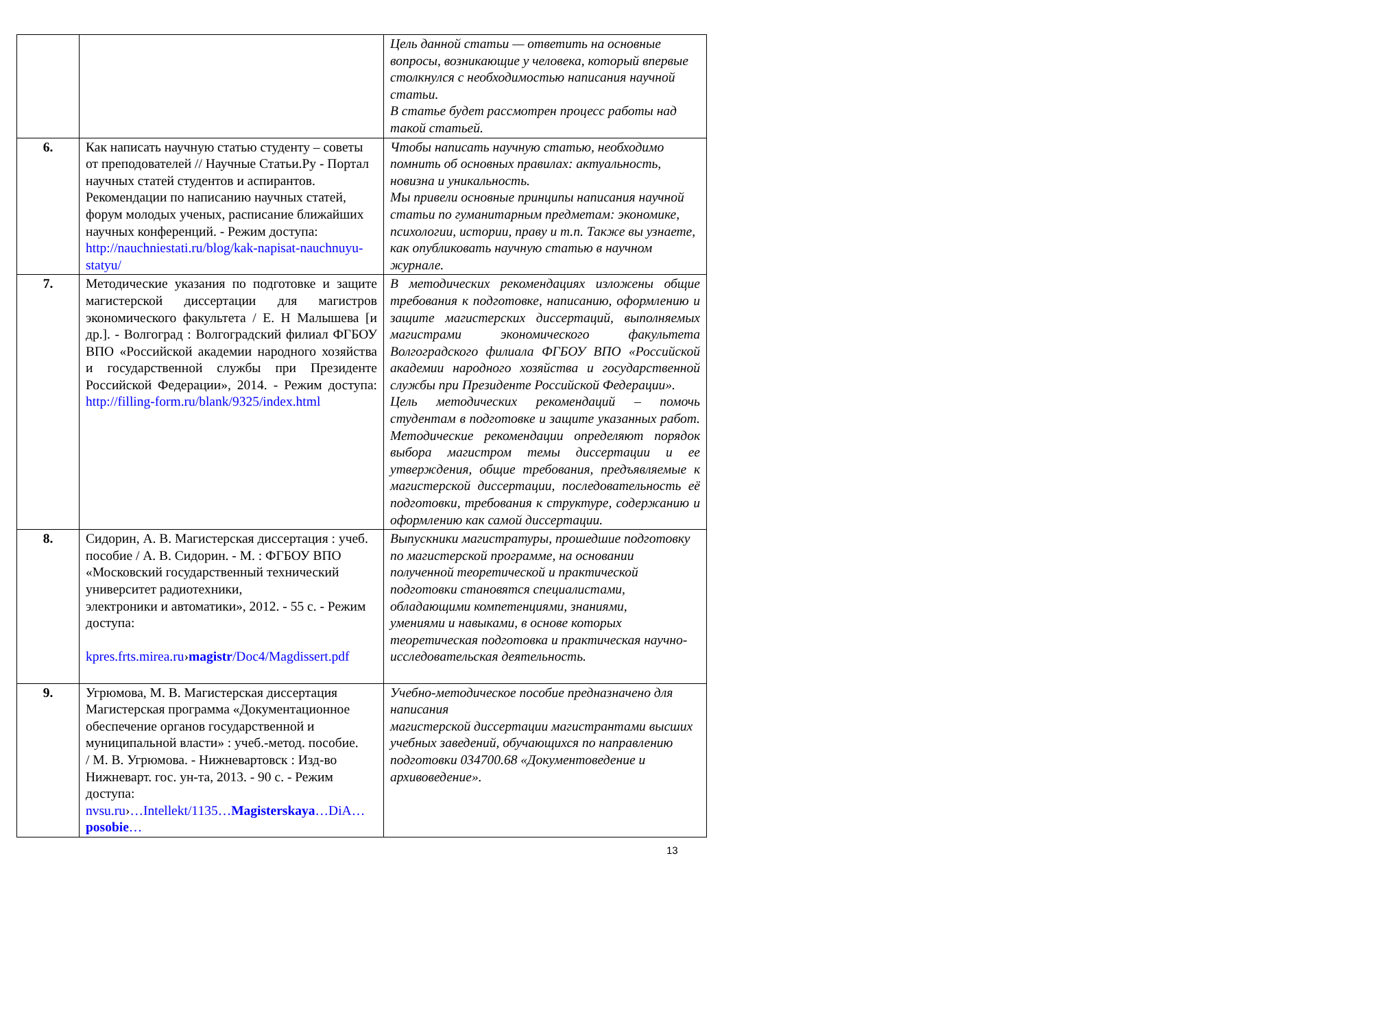| | | Цель данной статьи — ответить на основные вопросы, возникающие у человека, который впервые столкнулся с необходимостью написания научной статьи. В статье будет рассмотрен процесс работы над такой статьей. |
| 6. | Как написать научную статью студенту – советы от преподователей // Научные Статьи.Ру - Портал научных статей студентов и аспирантов. Рекомендации по написанию научных статей, форум молодых ученых, расписание ближайших научных конференций. - Режим доступа: http://nauchniestati.ru/blog/kak-napisat-nauchnuyu-statyu/ | Чтобы написать научную статью, необходимо помнить об основных правилах: актуальность, новизна и уникальность. Мы привели основные принципы написания научной статьи по гуманитарным предметам: экономике, психологии, истории, праву и т.п. Также вы узнаете, как опубликовать научную статью в научном журнале. |
| 7. | Методические указания по подготовке и защите магистерской диссертации для магистров экономического факультета / Е. Н Малышева [и др.]. - Волгоград : Волгоградский филиал ФГБОУ ВПО «Российской академии народного хозяйства и государственной службы при Президенте Российской Федерации», 2014. - Режим доступа: http://filling-form.ru/blank/9325/index.html | В методических рекомендациях изложены общие требования к подготовке, написанию, оформлению и защите магистерских диссертаций, выполняемых магистрами экономического факультета Волгоградского филиала ФГБОУ ВПО «Российской академии народного хозяйства и государственной службы при Президенте Российской Федерации». Цель методических рекомендаций – помочь студентам в подготовке и защите указанных работ. Методические рекомендации определяют порядок выбора магистром темы диссертации и ее утверждения, общие требования, предъявляемые к магистерской диссертации, последовательность её подготовки, требования к структуре, содержанию и оформлению как самой диссертации. |
| 8. | Сидорин, А. В. Магистерская диссертация : учеб. пособие / А. В. Сидорин. - М. : ФГБОУ ВПО «Московский государственный технический университет радиотехники, электроники и автоматики», 2012. - 55 с. - Режим доступа: kpres.frts.mirea.ru › magistr /Doc4/Magdissert.pdf | Выпускники магистратуры, прошедшие подготовку по магистерской программе, на основании полученной теоретической и практической подготовки становятся специалистами, обладающими компетенциями, знаниями, умениями и навыками, в основе которых теоретическая подготовка и практическая научно-исследовательская деятельность. |
| 9. | Угрюмова, М. В. Магистерская диссертация Магистерская программа «Документационное обеспечение органов государственной и муниципальной власти» : учеб.-метод. пособие. / М. В. Угрюмова. - Нижневартовск : Изд-во Нижневарт. гос. ун-та, 2013. - 90 с. - Режим доступа: nvsu.ru › …Intellekt/1135… Magisterskaya …DiA… posobie … | Учебно-методическое пособие предназначено для написания магистерской диссертации магистрантами высших учебных заведений, обучающихся по направлению подготовки 034700.68 «Документоведение и архивоведение». |
13